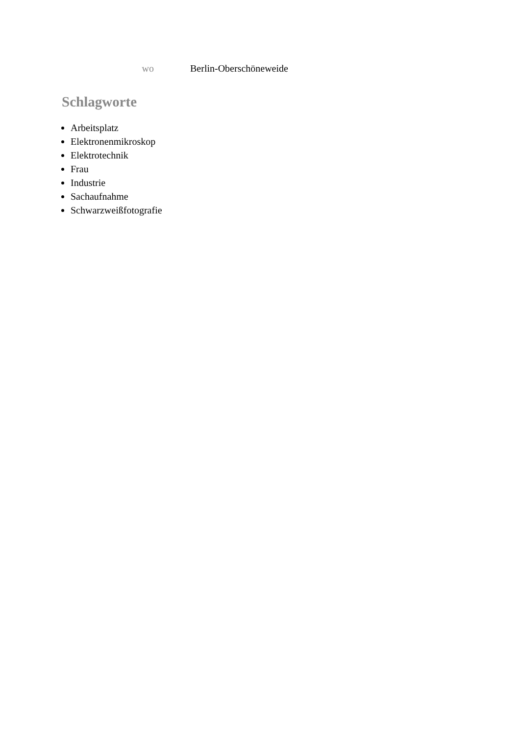| wo | Berlin-Oberschöneweide |
Schlagworte
Arbeitsplatz
Elektronenmikroskop
Elektrotechnik
Frau
Industrie
Sachaufnahme
Schwarzweißfotografie